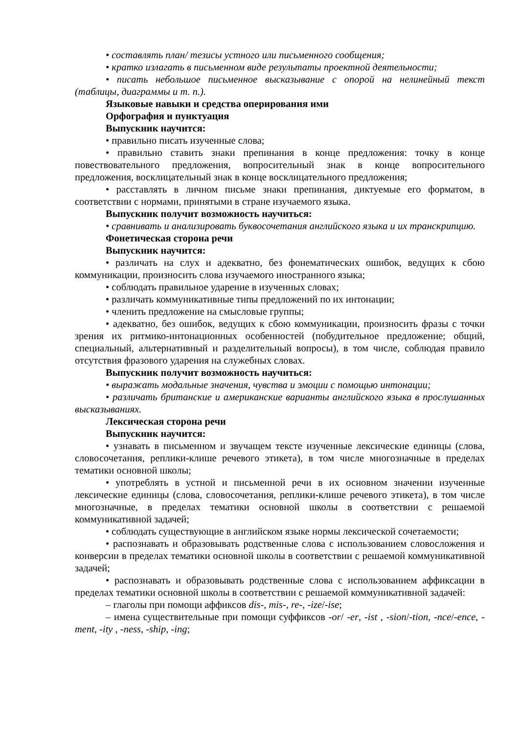• составлять план/ тезисы устного или письменного сообщения;
• кратко излагать в письменном виде результаты проектной деятельности;
• писать небольшое письменное высказывание с опорой на нелинейный текст (таблицы, диаграммы и т. п.).
Языковые навыки и средства оперирования ими
Орфография и пунктуация
Выпускник научится:
• правильно писать изученные слова;
• правильно ставить знаки препинания в конце предложения: точку в конце повествовательного предложения, вопросительный знак в конце вопросительного предложения, восклицательный знак в конце восклицательного предложения;
• расставлять в личном письме знаки препинания, диктуемые его форматом, в соответствии с нормами, принятыми в стране изучаемого языка.
Выпускник получит возможность научиться:
• сравнивать и анализировать буквосочетания английского языка и их транскрипцию.
Фонетическая сторона речи
Выпускник научится:
• различать на слух и адекватно, без фонематических ошибок, ведущих к сбою коммуникации, произносить слова изучаемого иностранного языка;
• соблюдать правильное ударение в изученных словах;
• различать коммуникативные типы предложений по их интонации;
• членить предложение на смысловые группы;
• адекватно, без ошибок, ведущих к сбою коммуникации, произносить фразы с точки зрения их ритмико-интонационных особенностей (побудительное предложение; общий, специальный, альтернативный и разделительный вопросы), в том числе, соблюдая правило отсутствия фразового ударения на служебных словах.
Выпускник получит возможность научиться:
• выражать модальные значения, чувства и эмоции с помощью интонации;
• различать британские и американские варианты английского языка в прослушанных высказываниях.
Лексическая сторона речи
Выпускник научится:
• узнавать в письменном и звучащем тексте изученные лексические единицы (слова, словосочетания, реплики-клише речевого этикета), в том числе многозначные в пределах тематики основной школы;
• употреблять в устной и письменной речи в их основном значении изученные лексические единицы (слова, словосочетания, реплики-клише речевого этикета), в том числе многозначные, в пределах тематики основной школы в соответствии с решаемой коммуникативной задачей;
• соблюдать существующие в английском языке нормы лексической сочетаемости;
• распознавать и образовывать родственные слова с использованием словосложения и конверсии в пределах тематики основной школы в соответствии с решаемой коммуникативной задачей;
• распознавать и образовывать родственные слова с использованием аффиксации в пределах тематики основной школы в соответствии с решаемой коммуникативной задачей:
– глаголы при помощи аффиксов dis-, mis-, re-, -ize/-ise;
– имена существительные при помощи суффиксов -or/ -er, -ist , -sion/-tion, -nce/-ence, -ment, -ity , -ness, -ship, -ing;